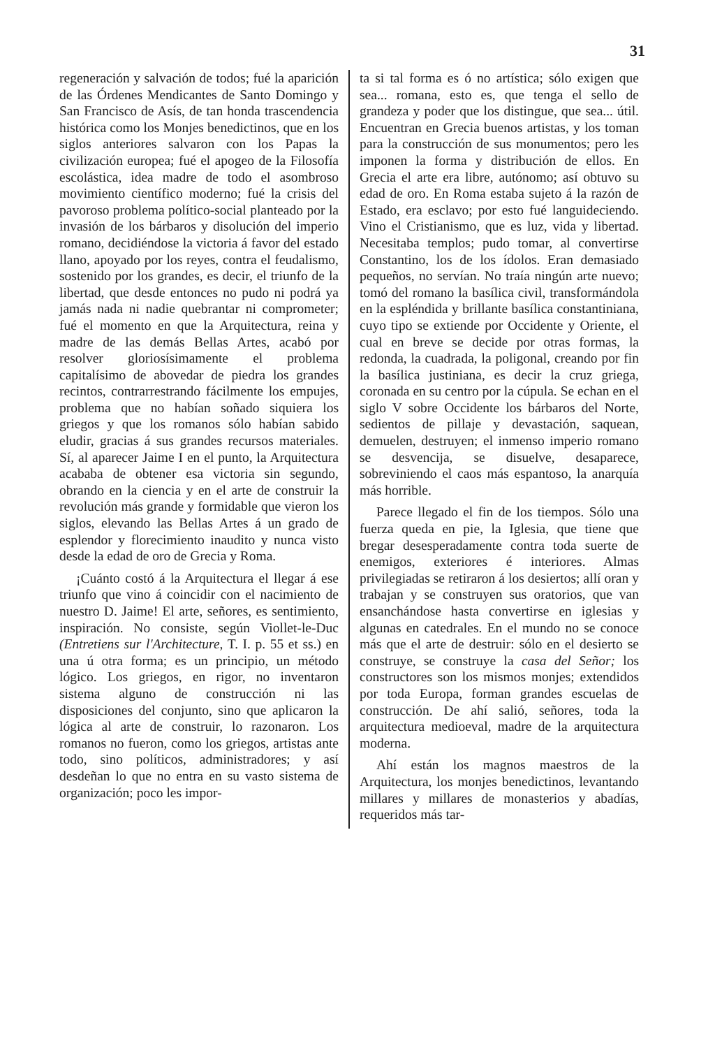31
regeneración y salvación de todos; fué la aparición de las Órdenes Mendicantes de Santo Domingo y San Francisco de Asís, de tan honda trascendencia histórica como los Monjes benedictinos, que en los siglos anteriores salvaron con los Papas la civilización europea; fué el apogeo de la Filosofía escolástica, idea madre de todo el asombroso movimiento científico moderno; fué la crisis del pavoroso problema político-social planteado por la invasión de los bárbaros y disolución del imperio romano, decidiéndose la victoria á favor del estado llano, apoyado por los reyes, contra el feudalismo, sostenido por los grandes, es decir, el triunfo de la libertad, que desde entonces no pudo ni podrá ya jamás nada ni nadie quebrantar ni comprometer; fué el momento en que la Arquitectura, reina y madre de las demás Bellas Artes, acabó por resolver gloriosísimamente el problema capitalísimo de abovedar de piedra los grandes recintos, contrarrestrando fácilmente los empujes, problema que no habían soñado siquiera los griegos y que los romanos sólo habían sabido eludir, gracias á sus grandes recursos materiales. Sí, al aparecer Jaime I en el punto, la Arquitectura acababa de obtener esa victoria sin segundo, obrando en la ciencia y en el arte de construir la revolución más grande y formidable que vieron los siglos, elevando las Bellas Artes á un grado de esplendor y florecimiento inaudito y nunca visto desde la edad de oro de Grecia y Roma.
¡Cuánto costó á la Arquitectura el llegar á ese triunfo que vino á coincidir con el nacimiento de nuestro D. Jaime! El arte, señores, es sentimiento, inspiración. No consiste, según Viollet-le-Duc (Entretiens sur l'Architecture, T. I. p. 55 et ss.) en una ú otra forma; es un principio, un método lógico. Los griegos, en rigor, no inventaron sistema alguno de construcción ni las disposiciones del conjunto, sino que aplicaron la lógica al arte de construir, lo razonaron. Los romanos no fueron, como los griegos, artistas ante todo, sino políticos, administradores; y así desdeñan lo que no entra en su vasto sistema de organización; poco les impor-
ta si tal forma es ó no artística; sólo exigen que sea... romana, esto es, que tenga el sello de grandeza y poder que los distingue, que sea... útil. Encuentran en Grecia buenos artistas, y los toman para la construcción de sus monumentos; pero les imponen la forma y distribución de ellos. En Grecia el arte era libre, autónomo; así obtuvo su edad de oro. En Roma estaba sujeto á la razón de Estado, era esclavo; por esto fué languideciendo. Vino el Cristianismo, que es luz, vida y libertad. Necesitaba templos; pudo tomar, al convertirse Constantino, los de los ídolos. Eran demasiado pequeños, no servían. No traía ningún arte nuevo; tomó del romano la basílica civil, transformándola en la espléndida y brillante basílica constantiniana, cuyo tipo se extiende por Occidente y Oriente, el cual en breve se decide por otras formas, la redonda, la cuadrada, la poligonal, creando por fin la basílica justiniana, es decir la cruz griega, coronada en su centro por la cúpula. Se echan en el siglo V sobre Occidente los bárbaros del Norte, sedientos de pillaje y devastación, saquean, demuelen, destruyen; el inmenso imperio romano se desvencija, se disuelve, desaparece, sobreviniendo el caos más espantoso, la anarquía más horrible.
Parece llegado el fin de los tiempos. Sólo una fuerza queda en pie, la Iglesia, que tiene que bregar desesperadamente contra toda suerte de enemigos, exteriores é interiores. Almas privilegiadas se retiraron á los desiertos; allí oran y trabajan y se construyen sus oratorios, que van ensanchándose hasta convertirse en iglesias y algunas en catedrales. En el mundo no se conoce más que el arte de destruir: sólo en el desierto se construye, se construye la casa del Señor; los constructores son los mismos monjes; extendidos por toda Europa, forman grandes escuelas de construcción. De ahí salió, señores, toda la arquitectura medioeval, madre de la arquitectura moderna.
Ahí están los magnos maestros de la Arquitectura, los monjes benedictinos, levantando millares y millares de monasterios y abadías, requeridos más tar-